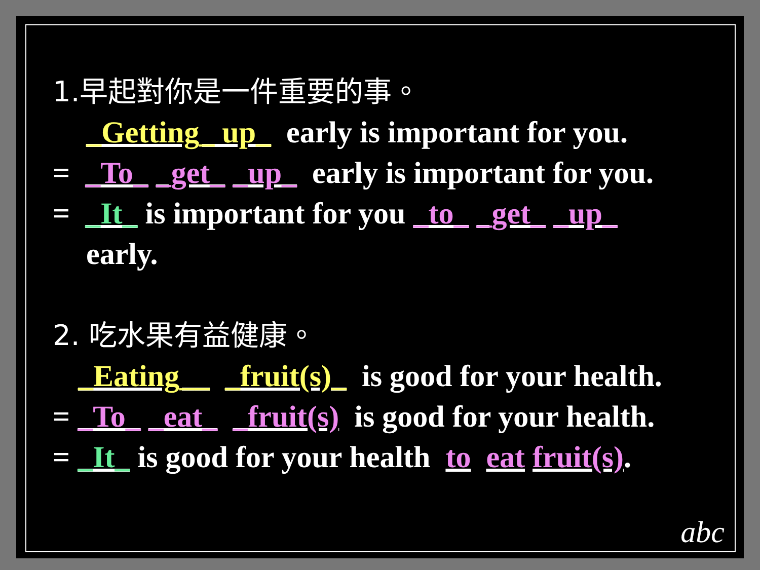1.早起對你是一件重要的事。
_Getting_ up_ early is important for you.
= _To_ _get_ _up_ early is important for you.
= _It_ is important for you _to_ _get_ _up_
early.
2. 吃水果有益健康。
_Eating__ _fruit(s)_ is good for your health.
= _To_ _eat_ _fruit(s) is good for your health.
= _It_ is good for your health to eat fruit(s).
abc